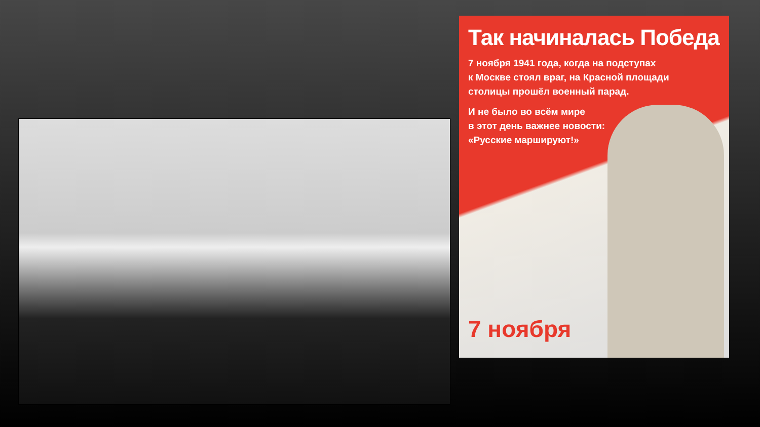Так начиналась Победа
7 ноября 1941 года, когда на подступах
к Москве стоял враг, на Красной площади
столицы прошёл военный парад.
И не было во всём мире
в этот день важнее новости:
«Русские маршируют!»
7 ноября